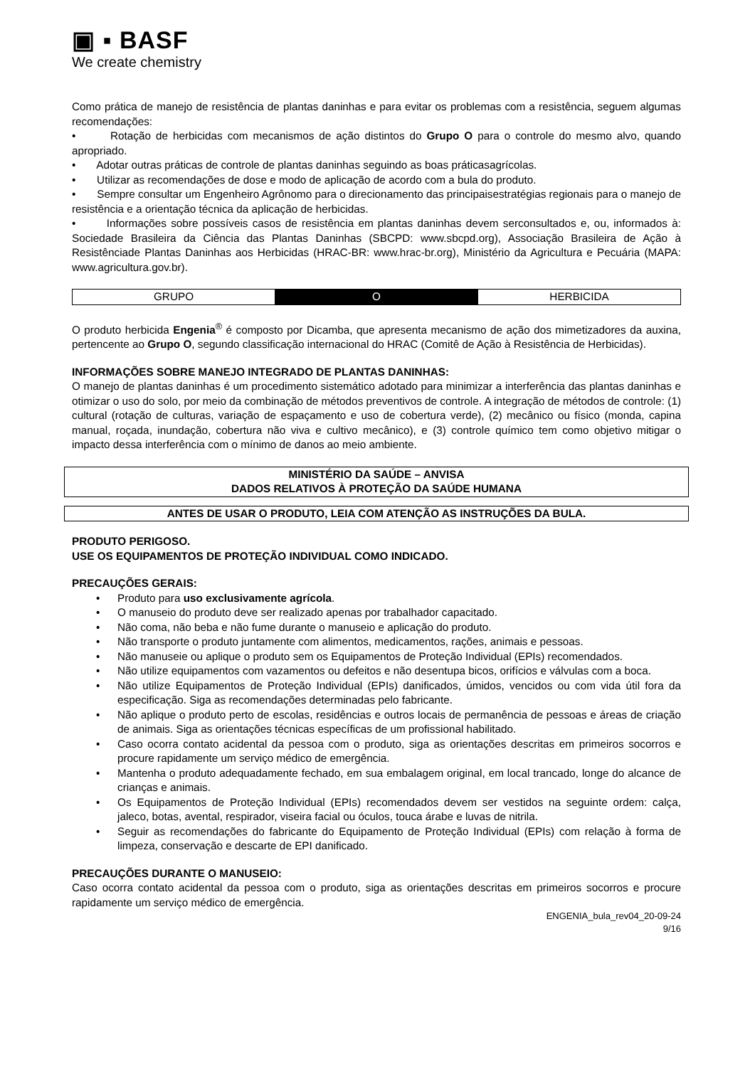▣ ▪ BASF
We create chemistry
Como prática de manejo de resistência de plantas daninhas e para evitar os problemas com a resistência, seguem algumas recomendações:
• Rotação de herbicidas com mecanismos de ação distintos do Grupo O para o controle do mesmo alvo, quando apropriado.
• Adotar outras práticas de controle de plantas daninhas seguindo as boas práticasagrícolas.
• Utilizar as recomendações de dose e modo de aplicação de acordo com a bula do produto.
• Sempre consultar um Engenheiro Agrônomo para o direcionamento das principaisestratégias regionais para o manejo de resistência e a orientação técnica da aplicação de herbicidas.
• Informações sobre possíveis casos de resistência em plantas daninhas devem serconsultados e, ou, informados à: Sociedade Brasileira da Ciência das Plantas Daninhas (SBCPD: www.sbcpd.org), Associação Brasileira de Ação à Resistênciade Plantas Daninhas aos Herbicidas (HRAC-BR: www.hrac-br.org), Ministério da Agricultura e Pecuária (MAPA: www.agricultura.gov.br).
| GRUPO | O | HERBICIDA |
O produto herbicida Engenia<sup>®</sup> é composto por Dicamba, que apresenta mecanismo de ação dos mimetizadores da auxina, pertencente ao Grupo O, segundo classificação internacional do HRAC (Comitê de Ação à Resistência de Herbicidas).
INFORMAÇÕES SOBRE MANEJO INTEGRADO DE PLANTAS DANINHAS:
O manejo de plantas daninhas é um procedimento sistemático adotado para minimizar a interferência das plantas daninhas e otimizar o uso do solo, por meio da combinação de métodos preventivos de controle. A integração de métodos de controle: (1) cultural (rotação de culturas, variação de espaçamento e uso de cobertura verde), (2) mecânico ou físico (monda, capina manual, roçada, inundação, cobertura não viva e cultivo mecânico), e (3) controle químico tem como objetivo mitigar o impacto dessa interferência com o mínimo de danos ao meio ambiente.
MINISTÉRIO DA SAÚDE – ANVISA
DADOS RELATIVOS À PROTEÇÃO DA SAÚDE HUMANA
ANTES DE USAR O PRODUTO, LEIA COM ATENÇÃO AS INSTRUÇÕES DA BULA.
PRODUTO PERIGOSO.
USE OS EQUIPAMENTOS DE PROTEÇÃO INDIVIDUAL COMO INDICADO.
PRECAUÇÕES GERAIS:
• Produto para uso exclusivamente agrícola.
• O manuseio do produto deve ser realizado apenas por trabalhador capacitado.
• Não coma, não beba e não fume durante o manuseio e aplicação do produto.
• Não transporte o produto juntamente com alimentos, medicamentos, rações, animais e pessoas.
• Não manuseie ou aplique o produto sem os Equipamentos de Proteção Individual (EPIs) recomendados.
• Não utilize equipamentos com vazamentos ou defeitos e não desentupa bicos, orifícios e válvulas com a boca.
• Não utilize Equipamentos de Proteção Individual (EPIs) danificados, úmidos, vencidos ou com vida útil fora da especificação. Siga as recomendações determinadas pelo fabricante.
• Não aplique o produto perto de escolas, residências e outros locais de permanência de pessoas e áreas de criação de animais. Siga as orientações técnicas específicas de um profissional habilitado.
• Caso ocorra contato acidental da pessoa com o produto, siga as orientações descritas em primeiros socorros e procure rapidamente um serviço médico de emergência.
• Mantenha o produto adequadamente fechado, em sua embalagem original, em local trancado, longe do alcance de crianças e animais.
• Os Equipamentos de Proteção Individual (EPIs) recomendados devem ser vestidos na seguinte ordem: calça, jaleco, botas, avental, respirador, viseira facial ou óculos, touca árabe e luvas de nitrila.
• Seguir as recomendações do fabricante do Equipamento de Proteção Individual (EPIs) com relação à forma de limpeza, conservação e descarte de EPI danificado.
PRECAUÇÕES DURANTE O MANUSEIO:
Caso ocorra contato acidental da pessoa com o produto, siga as orientações descritas em primeiros socorros e procure rapidamente um serviço médico de emergência.
ENGENIA_bula_rev04_20-09-24
9/16